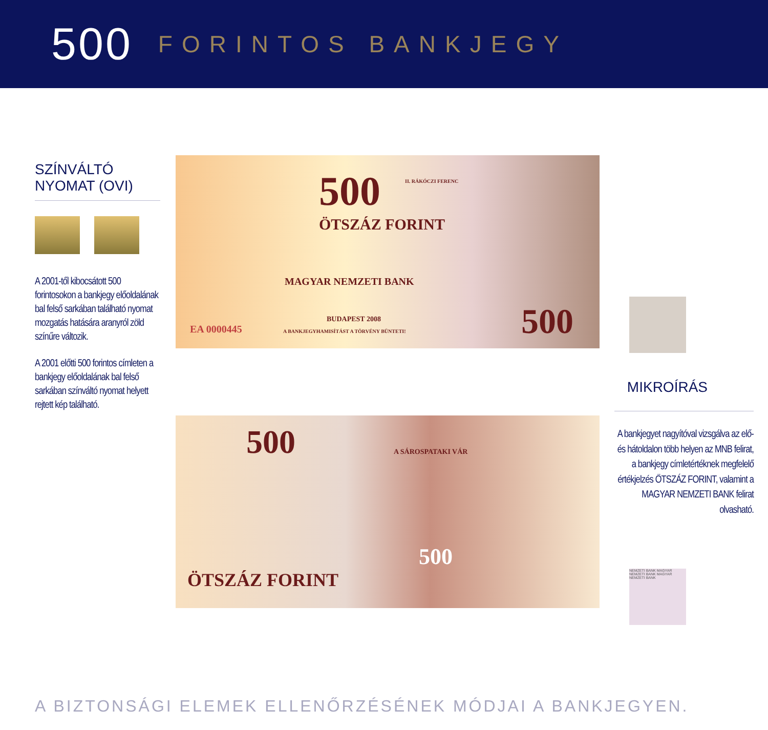500 FORINTOS BANKJEGY
SZÍNVÁLTÓ
NYOMAT (OVI)
A 2001-től kibocsátott 500 forintosokon a bankjegy előoldalának bal felső sarkában található nyomat mozgatás hatására aranyról zöld színűre változik.
A 2001 előtti 500 forintos címleten a bankjegy előoldalának bal felső sarkában színváltó nyomat helyett rejtett kép található.
500
ÖTSZÁZ FORINT
MAGYAR NEMZETI BANK
BUDAPEST 2008
EA 0000445 A BANKJEGYHAMISÍTÁST A TÖRVÉNY BÜNTETI!
II. RÁKÓCZI FERENC
500
500 A SÁROSPATAKI VÁR
500
ÖTSZÁZ FORINT
MIKROÍRÁS
A bankjegyet nagyítóval vizsgálva az elő- és hátoldalon több helyen az MNB felirat, a bankjegy címletértéknek megfelelő értékjelzés ÖTSZÁZ FORINT, valamint a MAGYAR NEMZETI BANK felirat olvasható.
NEMZETI BANK MAGYAR NEMZETI BANK MAGYAR NEMZETI BANK
A BIZTONSÁGI ELEMEK ELLENŐRZÉSÉNEK MÓDJAI A BANKJEGYEN.